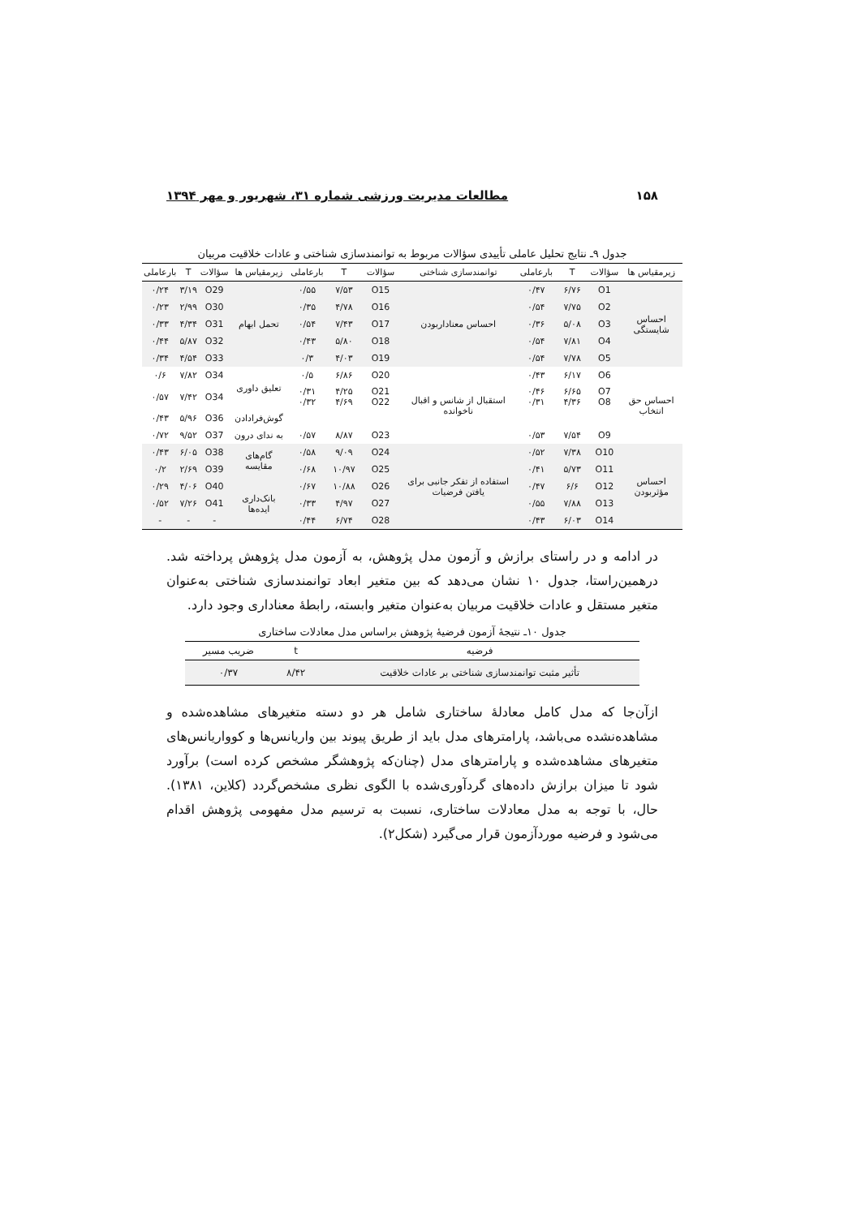۱۵۸ مطالعات مدیریت ورزشی شماره ۳۱، شهریور و مهر ۱۳۹۴
جدول ۹ـ نتایج تحلیل عاملی تأییدی سؤالات مربوط به توانمندسازی شناختی و عادات خلاقیت مربیان
| زیرمقیاس ها | سؤالات | T | بارعاملی | توانمندسازی شناختی | سؤالات | T | بارعاملی | زیرمقیاس ها | سؤالات | T | بارعاملی |
| --- | --- | --- | --- | --- | --- | --- | --- | --- | --- | --- | --- |
| احساس شایستگی | O1 | ۶/۷۶ | ۰/۴۷ | احساس معنادار‌بودن | O15 | ۷/۵۳ | ۰/۵۵ | تحمل ابهام | O29 | ۳/۱۹ | ۰/۲۴ |
| | O2 | ۷/۷۵ | ۰/۵۴ | | O16 | ۴/۷۸ | ۰/۳۵ | | O30 | ۲/۹۹ | ۰/۲۳ |
| | O3 | ۵/۰۸ | ۰/۳۶ | | O17 | ۷/۴۳ | ۰/۵۴ | | O31 | ۴/۳۴ | ۰/۳۳ |
| | O4 | ۷/۸۱ | ۰/۵۴ | | O18 | ۵/۸۰ | ۰/۴۳ | | O32 | ۵/۸۷ | ۰/۴۴ |
| | O5 | ۷/۷۸ | ۰/۵۴ | | O19 | ۴/۰۳ | ۰/۳ | | O33 | ۴/۵۴ | ۰/۳۴ |
| احساس حق انتخاب | O6 | ۶/۱۷ | ۰/۴۳ | استقبال از شانس و اقبال ناخوانده | O20 | ۶/۸۶ | ۰/۵ | تعلیق داوری | O34 | ۷/۸۲ | ۰/۶ |
| | O7 O8 | ۶/۶۵ ۴/۳۶ | ۰/۴۶ ۰/۳۱ | | O21 O22 | ۴/۲۵ ۴/۶۹ | ۰/۳۱ ۰/۳۲ | | O34 | ۷/۴۲ | ۰/۵۷ |
| | | | | | | | | گوش‌فرادادن | O36 | ۵/۹۶ | ۰/۴۳ |
| | O9 | ۷/۵۴ | ۰/۵۳ | | O23 | ۸/۸۷ | ۰/۵۷ | به ندای درون | O37 | ۹/۵۲ | ۰/۷۲ |
| احساس مؤثربودن | O10 | ۷/۳۸ | ۰/۵۲ | استفاده از تفکر جانبی برای یافتن فرضیات | O24 | ۹/۰۹ | ۰/۵۸ | گام‌های مقایسه | O38 | ۶/۰۵ | ۰/۴۳ |
| | O11 | ۵/۷۳ | ۰/۴۱ | | O25 | ۱۰/۹۷ | ۰/۶۸ | | O39 | ۲/۶۹ | ۰/۲ |
| | O12 | ۶/۶ | ۰/۴۷ | | O26 | ۱۰/۸۸ | ۰/۶۷ | بانک‌داری ایده‌ها | O40 | ۴/۰۶ | ۰/۲۹ |
| | O13 | ۷/۸۸ | ۰/۵۵ | | O27 | ۴/۹۷ | ۰/۳۳ | | O41 | ۷/۲۶ | ۰/۵۲ |
| | O14 | ۶/۰۳ | ۰/۴۳ | | O28 | ۶/۷۴ | ۰/۴۴ | | - | - | - |
در ادامه و در راستای برازش و آزمون مدل پژوهش، به آزمون مدل پژوهش پرداخته شد. درهمین‌راستا، جدول ۱۰ نشان می‌دهد که بین متغیر ابعاد توانمندسازی شناختی به‌عنوان متغیر مستقل و عادات خلاقیت مربیان به‌عنوان متغیر وابسته، رابطهٔ معناداری وجود دارد.
جدول ۱۰ـ نتیجهٔ آزمون فرضیهٔ پژوهش براساس مدل معادلات ساختاری
| فرضیه | t | ضریب مسیر |
| --- | --- | --- |
| تأثیر مثبت توانمندسازی شناختی بر عادات خلاقیت | ۸/۴۲ | ۰/۳۷ |
ازآن‌جا که مدل کامل معادلهٔ ساختاری شامل هر دو دسته متغیرهای مشاهده‌شده و مشاهده‌نشده می‌باشد، پارامترهای مدل باید از طریق پیوند بین واریانس‌ها و کوواریانس‌های متغیرهای مشاهده‌شده و پارامترهای مدل (چنان‌که پژوهشگر مشخص کرده است) برآورد شود تا میزان برازش داده‌های گردآوری‌شده با الگوی نظری مشخص‌گردد (کلاین، ۱۳۸۱). حال، با توجه به مدل معادلات ساختاری، نسبت به ترسیم مدل مفهومی پژوهش اقدام می‌شود و فرضیه موردآزمون قرار می‌گیرد (شکل۲).